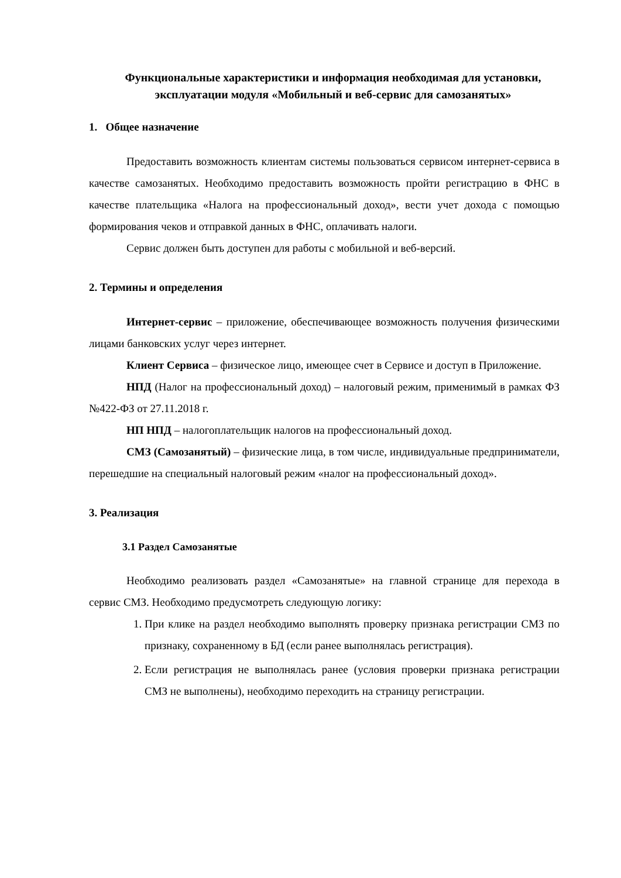Функциональные характеристики и информация необходимая для установки, эксплуатации модуля «Мобильный и веб-сервис для самозанятых»
1. Общее назначение
Предоставить возможность клиентам системы пользоваться сервисом интернет-сервиса в качестве самозанятых. Необходимо предоставить возможность пройти регистрацию в ФНС в качестве плательщика «Налога на профессиональный доход», вести учет дохода с помощью формирования чеков и отправкой данных в ФНС, оплачивать налоги.
Сервис должен быть доступен для работы с мобильной и веб-версий.
2. Термины и определения
Интернет-сервис – приложение, обеспечивающее возможность получения физическими лицами банковских услуг через интернет.
Клиент Сервиса – физическое лицо, имеющее счет в Сервисе и доступ в Приложение.
НПД (Налог на профессиональный доход) – налоговый режим, применимый в рамках ФЗ №422-ФЗ от 27.11.2018 г.
НП НПД – налогоплательщик налогов на профессиональный доход.
СМЗ (Самозанятый) – физические лица, в том числе, индивидуальные предприниматели, перешедшие на специальный налоговый режим «налог на профессиональный доход».
3. Реализация
3.1 Раздел Самозанятые
Необходимо реализовать раздел «Самозанятые» на главной странице для перехода в сервис СМЗ. Необходимо предусмотреть следующую логику:
1. При клике на раздел необходимо выполнять проверку признака регистрации СМЗ по признаку, сохраненному в БД (если ранее выполнялась регистрация).
2. Если регистрация не выполнялась ранее (условия проверки признака регистрации СМЗ не выполнены), необходимо переходить на страницу регистрации.